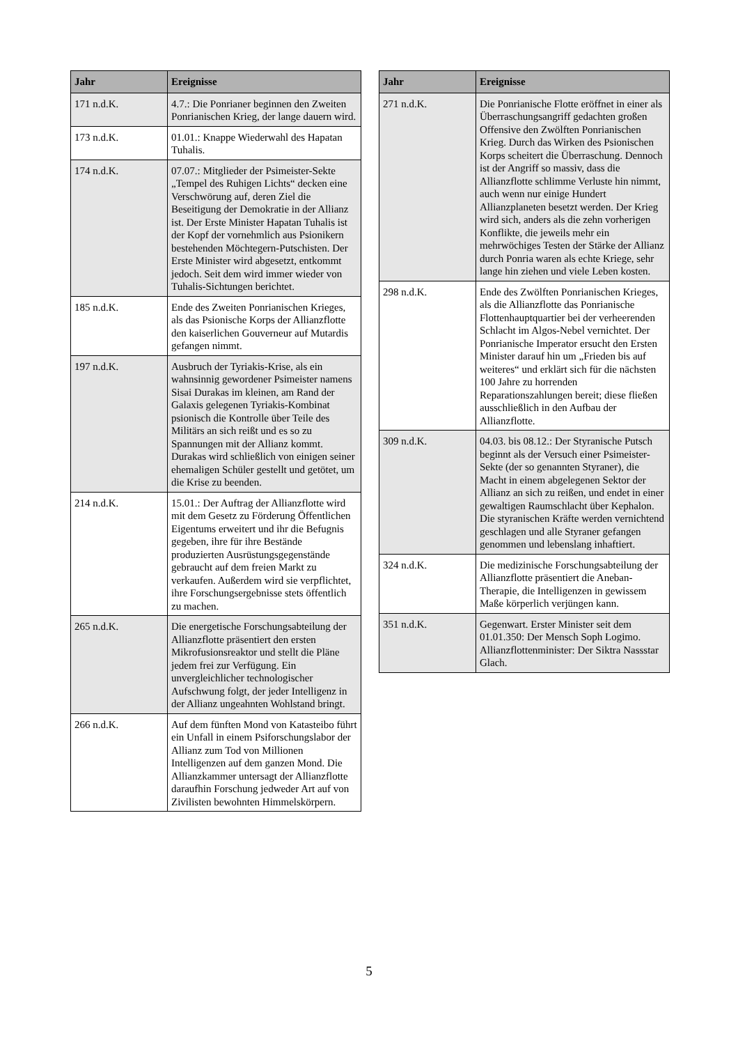| Jahr | Ereignisse |
| --- | --- |
| 171 n.d.K. | 4.7.: Die Ponrianer beginnen den Zweiten Ponrianischen Krieg, der lange dauern wird. |
| 173 n.d.K. | 01.01.: Knappe Wiederwahl des Hapatan Tuhalis. |
| 174 n.d.K. | 07.07.: Mitglieder der Psimeister-Sekte „Tempel des Ruhigen Lichts“ decken eine Verschwörung auf, deren Ziel die Beseitigung der Demokratie in der Allianz ist. Der Erste Minister Hapatan Tuhalis ist der Kopf der vornehmlich aus Psionikern bestehenden Möchtegern-Putschisten. Der Erste Minister wird abgesetzt, entkommt jedoch. Seit dem wird immer wieder von Tuhalis-Sichtungen berichtet. |
| 185 n.d.K. | Ende des Zweiten Ponrianischen Krieges, als das Psionische Korps der Allianzflotte den kaiserlichen Gouverneur auf Mutardis gefangen nimmt. |
| 197 n.d.K. | Ausbruch der Tyriakis-Krise, als ein wahnsinnig gewordener Psimeister namens Sisai Durakas im kleinen, am Rand der Galaxis gelegenen Tyriakis-Kombinat psionisch die Kontrolle über Teile des Militärs an sich reißt und es so zu Spannungen mit der Allianz kommt. Durakas wird schließlich von einigen seiner ehemaligen Schüler gestellt und getötet, um die Krise zu beenden. |
| 214 n.d.K. | 15.01.: Der Auftrag der Allianzflotte wird mit dem Gesetz zu Förderung Öffentlichen Eigentums erweitert und ihr die Befugnis gegeben, ihre für ihre Bestände produzierten Ausrüstungsgegenstände gebraucht auf dem freien Markt zu verkaufen. Außerdem wird sie verpflichtet, ihre Forschungsergebnisse stets öffentlich zu machen. |
| 265 n.d.K. | Die energetische Forschungsabteilung der Allianzflotte präsentiert den ersten Mikrofusionsreaktor und stellt die Pläne jedem frei zur Verfügung. Ein unvergleichlicher technologischer Aufschwung folgt, der jeder Intelligenz in der Allianz ungeahnten Wohlstand bringt. |
| 266 n.d.K. | Auf dem fünften Mond von Katasteibo führt ein Unfall in einem Psiforschungslabor der Allianz zum Tod von Millionen Intelligenzen auf dem ganzen Mond. Die Allianzkammer untersagt der Allianzflotte daraufhin Forschung jedweder Art auf von Zivilisten bewohnten Himmelskörpern. |
| Jahr | Ereignisse |
| --- | --- |
| 271 n.d.K. | Die Ponrianische Flotte eröffnet in einer als Überraschungsangriff gedachten großen Offensive den Zwölften Ponrianischen Krieg. Durch das Wirken des Psionischen Korps scheitert die Überraschung. Dennoch ist der Angriff so massiv, dass die Allianzflotte schlimme Verluste hin nimmt, auch wenn nur einige Hundert Allianzplaneten besetzt werden. Der Krieg wird sich, anders als die zehn vorherigen Konflikte, die jeweils mehr ein mehrwöchiges Testen der Stärke der Allianz durch Ponria waren als echte Kriege, sehr lange hin ziehen und viele Leben kosten. |
| 298 n.d.K. | Ende des Zwölften Ponrianischen Krieges, als die Allianzflotte das Ponrianische Flottenhauptquartier bei der verheerenden Schlacht im Algos-Nebel vernichtet. Der Ponrianische Imperator ersucht den Ersten Minister darauf hin um „Frieden bis auf weiteres“ und erklärt sich für die nächsten 100 Jahre zu horrenden Reparationszahlungen bereit; diese fließen ausschließlich in den Aufbau der Allianzflotte. |
| 309 n.d.K. | 04.03. bis 08.12.: Der Styranische Putsch beginnt als der Versuch einer Psimeister-Sekte (der so genannten Styraner), die Macht in einem abgelegenen Sektor der Allianz an sich zu reißen, und endet in einer gewaltigen Raumschlacht über Kephalon. Die styranischen Kräfte werden vernichtend geschlagen und alle Styraner gefangen genommen und lebenslang inhaftiert. |
| 324 n.d.K. | Die medizinische Forschungsabteilung der Allianzflotte präsentiert die Aneban-Therapie, die Intelligenzen in gewissem Maße körperlich verjüngen kann. |
| 351 n.d.K. | Gegenwart. Erster Minister seit dem 01.01.350: Der Mensch Soph Logimo. Allianzflottenminister: Der Siktra Nassstar Glach. |
5